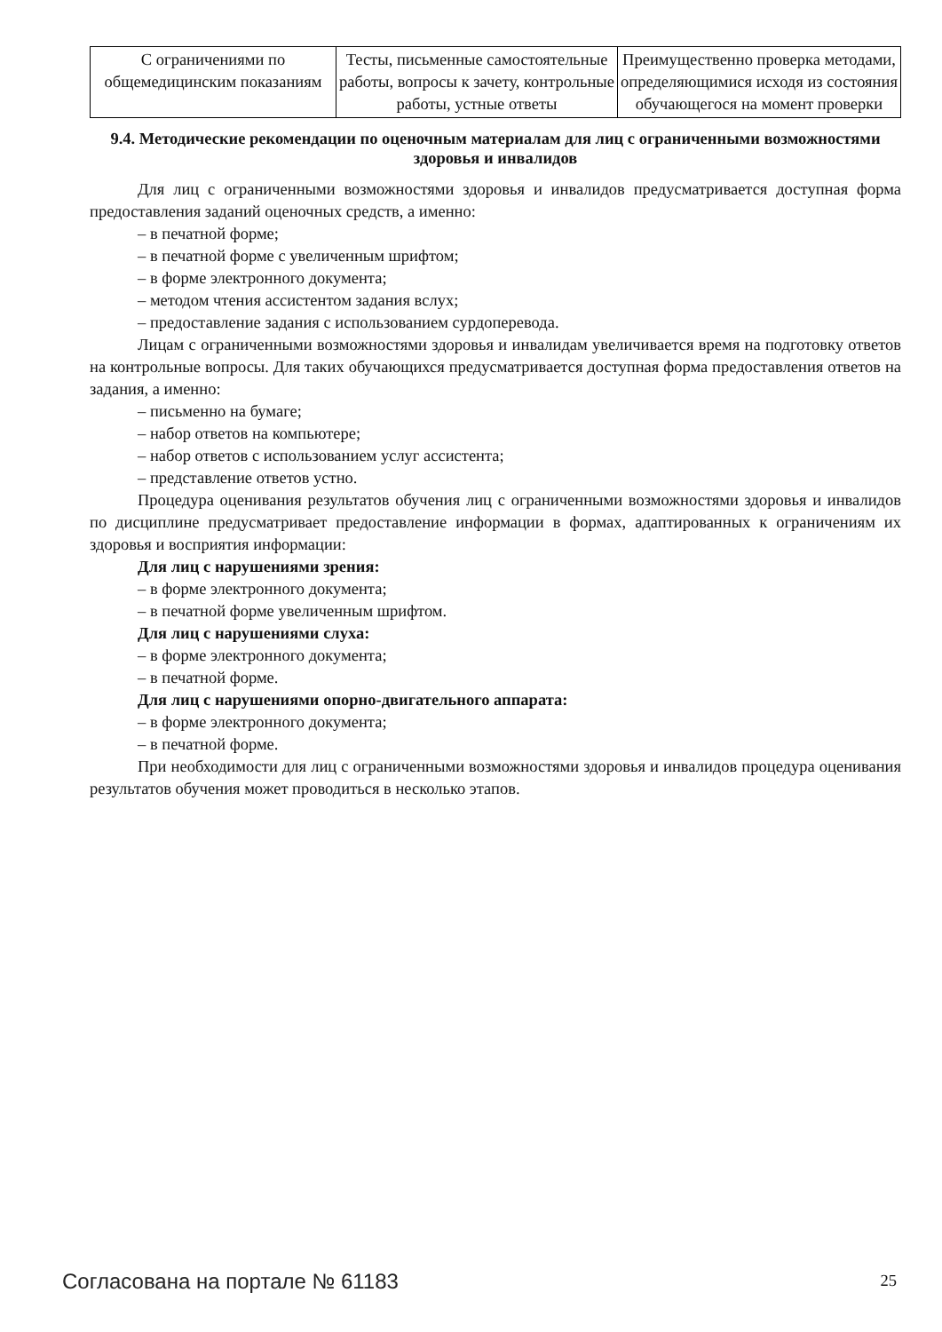| С ограничениями по общемедицинским показаниям | Тесты, письменные самостоятельные работы, вопросы к зачету, контрольные работы, устные ответы | Преимущественно проверка методами, определяющимися исходя из состояния обучающегося на момент проверки |
9.4. Методические рекомендации по оценочным материалам для лиц с ограниченными возможностями здоровья и инвалидов
Для лиц с ограниченными возможностями здоровья и инвалидов предусматривается доступная форма предоставления заданий оценочных средств, а именно:
– в печатной форме;
– в печатной форме с увеличенным шрифтом;
– в форме электронного документа;
– методом чтения ассистентом задания вслух;
– предоставление задания с использованием сурдоперевода.
Лицам с ограниченными возможностями здоровья и инвалидам увеличивается время на подготовку ответов на контрольные вопросы. Для таких обучающихся предусматривается доступная форма предоставления ответов на задания, а именно:
– письменно на бумаге;
– набор ответов на компьютере;
– набор ответов с использованием услуг ассистента;
– представление ответов устно.
Процедура оценивания результатов обучения лиц с ограниченными возможностями здоровья и инвалидов по дисциплине предусматривает предоставление информации в формах, адаптированных к ограничениям их здоровья и восприятия информации:
Для лиц с нарушениями зрения:
– в форме электронного документа;
– в печатной форме увеличенным шрифтом.
Для лиц с нарушениями слуха:
– в форме электронного документа;
– в печатной форме.
Для лиц с нарушениями опорно-двигательного аппарата:
– в форме электронного документа;
– в печатной форме.
При необходимости для лиц с ограниченными возможностями здоровья и инвалидов процедура оценивания результатов обучения может проводиться в несколько этапов.
Согласована на портале № 61183 25